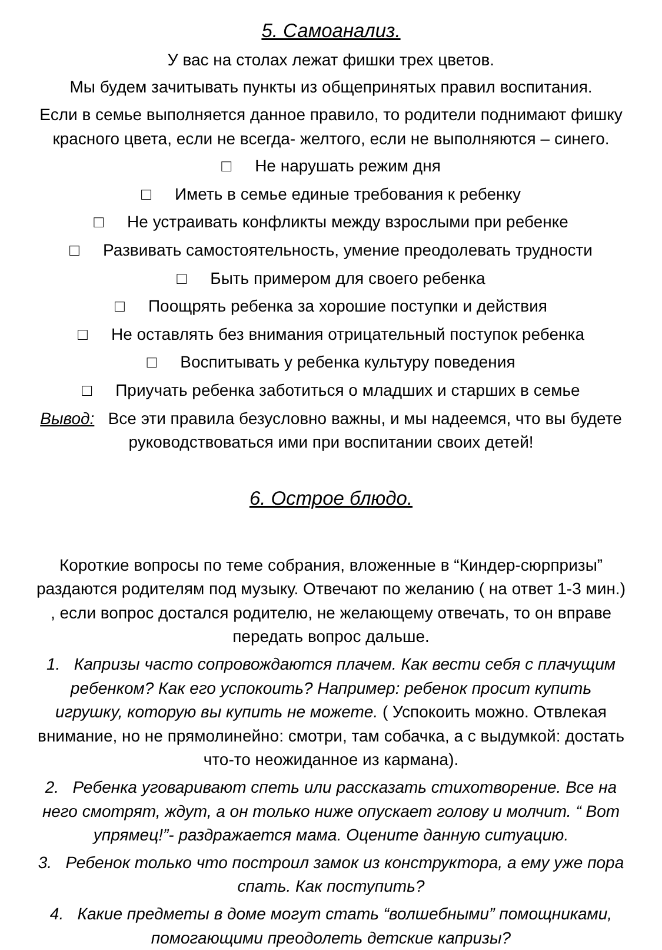5. Самоанализ.
У вас на столах лежат фишки трех цветов.
Мы будем зачитывать пункты из общепринятых правил воспитания.
Если в семье выполняется данное правило, то родители поднимают фишку красного цвета, если не всегда- желтого, если не выполняются – синего.
□ Не нарушать режим дня
□ Иметь в семье единые требования к ребенку
□ Не устраивать конфликты между взрослыми при ребенке
□ Развивать самостоятельность, умение преодолевать трудности
□ Быть примером для своего ребенка
□ Поощрять ребенка за хорошие поступки и действия
□ Не оставлять без внимания отрицательный поступок ребенка
□ Воспитывать у ребенка культуру поведения
□ Приучать ребенка заботиться о младших и старших в семье
Вывод: Все эти правила безусловно важны, и мы надеемся, что вы будете руководствоваться ими при воспитании своих детей!
6. Острое блюдо.
Короткие вопросы по теме собрания, вложенные в “Киндер-сюрпризы” раздаются родителям под музыку. Отвечают по желанию ( на ответ 1-3 мин.) , если вопрос достался родителю, не желающему отвечать, то он вправе передать вопрос дальше.
1. Капризы часто сопровождаются плачем. Как вести себя с плачущим ребенком? Как его успокоить? Например: ребенок просит купить игрушку, которую вы купить не можете. ( Успокоить можно. Отвлекая внимание, но не прямолинейно: смотри, там собачка, а с выдумкой: достать что-то неожиданное из кармана).
2. Ребенка уговаривают спеть или рассказать стихотворение. Все на него смотрят, ждут, а он только ниже опускает голову и молчит. “ Вот упрямец!”- раздражается мама. Оцените данную ситуацию.
3. Ребенок только что построил замок из конструктора, а ему уже пора спать. Как поступить?
4. Какие предметы в доме могут стать “волшебными” помощниками, помогающими преодолеть детские капризы?